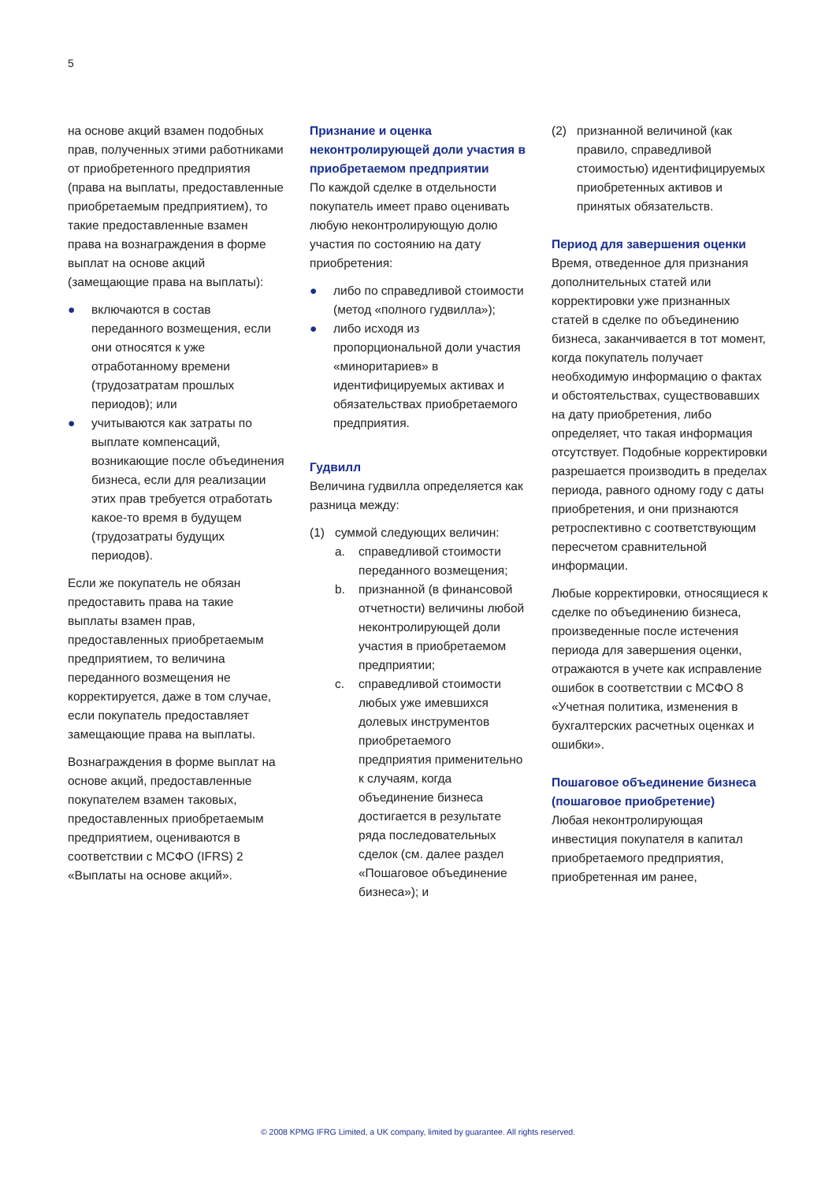5
на основе акций взамен подобных прав, полученных этими работниками от приобретенного предприятия (права на выплаты, предоставленные приобретаемым предприятием), то такие предоставленные взамен права на вознаграждения в форме выплат на основе акций (замещающие права на выплаты):
● включаются в состав переданного возмещения, если они относятся к уже отработанному времени (трудозатратам прошлых периодов); или
● учитываются как затраты по выплате компенсаций, возникающие после объединения бизнеса, если для реализации этих прав требуется отработать какое-то время в будущем (трудозатраты будущих периодов).
Если же покупатель не обязан предоставить права на такие выплаты взамен прав, предоставленных приобретаемым предприятием, то величина переданного возмещения не корректируется, даже в том случае, если покупатель предоставляет замещающие права на выплаты.
Вознаграждения в форме выплат на основе акций, предоставленные покупателем взамен таковых, предоставленных приобретаемым предприятием, оцениваются в соответствии с МСФО (IFRS) 2 «Выплаты на основе акций».
Признание и оценка неконтролирующей доли участия в приобретаемом предприятии
По каждой сделке в отдельности покупатель имеет право оценивать любую неконтролирующую долю участия по состоянию на дату приобретения:
● либо по справедливой стоимости (метод «полного гудвилла»);
● либо исходя из пропорциональной доли участия «миноритариев» в идентифицируемых активах и обязательствах приобретаемого предприятия.
Гудвилл
Величина гудвилла определяется как разница между:
(1) суммой следующих величин:
a. справедливой стоимости переданного возмещения;
b. признанной (в финансовой отчетности) величины любой неконтролирующей доли участия в приобретаемом предприятии;
c. справедливой стоимости любых уже имевшихся долевых инструментов приобретаемого предприятия применительно к случаям, когда объединение бизнеса достигается в результате ряда последовательных сделок (см. далее раздел «Пошаговое объединение бизнеса»); и
(2) признанной величиной (как правило, справедливой стоимостью) идентифицируемых приобретенных активов и принятых обязательств.
Период для завершения оценки
Время, отведенное для признания дополнительных статей или корректировки уже признанных статей в сделке по объединению бизнеса, заканчивается в тот момент, когда покупатель получает необходимую информацию о фактах и обстоятельствах, существовавших на дату приобретения, либо определяет, что такая информация отсутствует. Подобные корректировки разрешается производить в пределах периода, равного одному году с даты приобретения, и они признаются ретроспективно с соответствующим пересчетом сравнительной информации.
Любые корректировки, относящиеся к сделке по объединению бизнеса, произведенные после истечения периода для завершения оценки, отражаются в учете как исправление ошибок в соответствии с МСФО 8 «Учетная политика, изменения в бухгалтерских расчетных оценках и ошибки».
Пошаговое объединение бизнеса (пошаговое приобретение)
Любая неконтролирующая инвестиция покупателя в капитал приобретаемого предприятия, приобретенная им ранее,
© 2008 KPMG IFRG Limited, a UK company, limited by guarantee. All rights reserved.